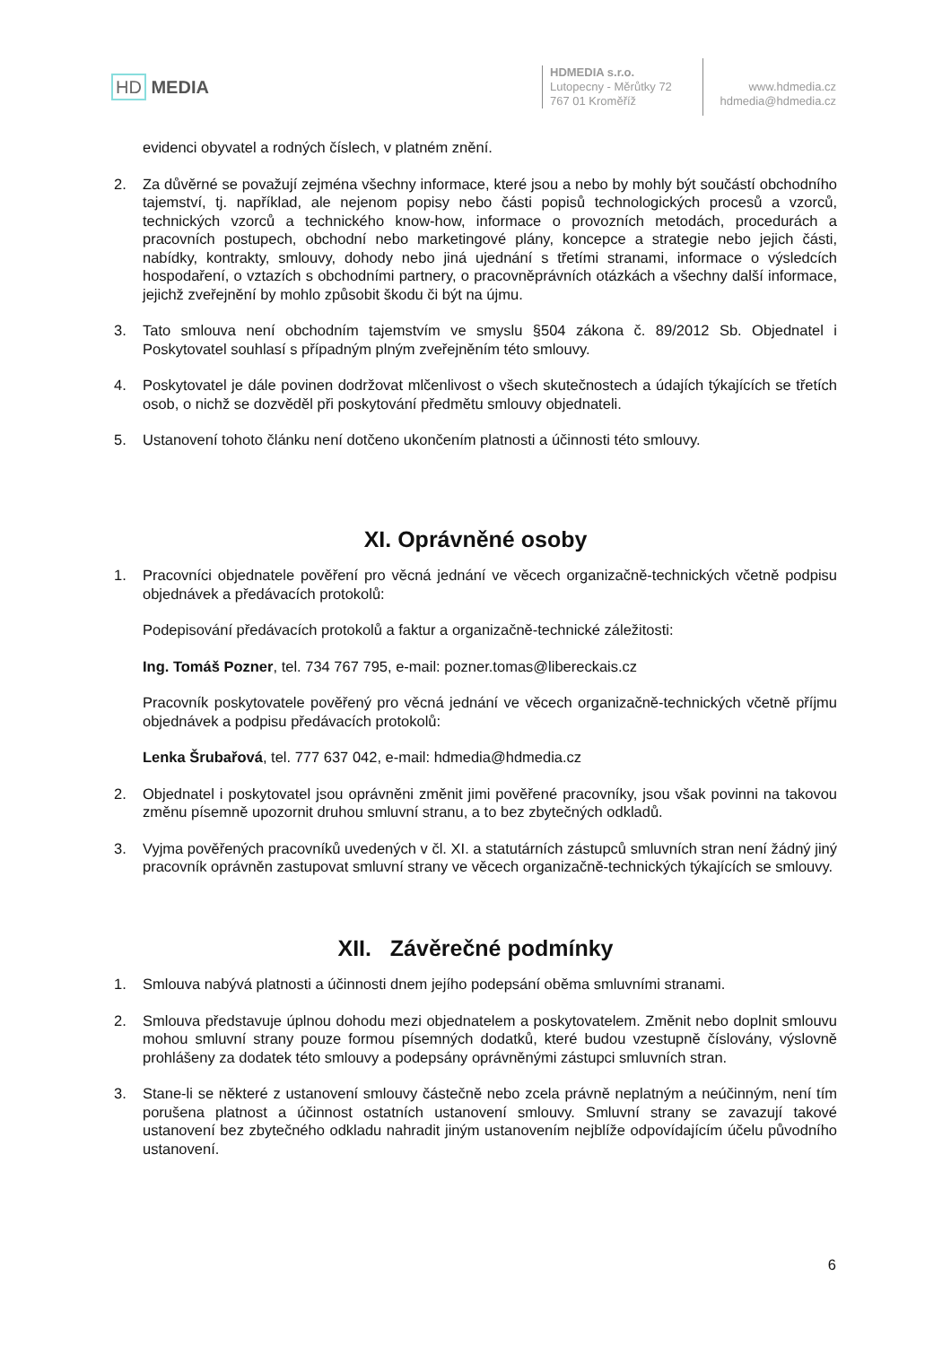HD MEDIA
HDMEDIA s.r.o.
Lutopecny - Měrůtky 72
767 01 Kroměříž
www.hdmedia.cz
hdmedia@hdmedia.cz
evidenci obyvatel a rodných číslech, v platném znění.
2. Za důvěrné se považují zejména všechny informace, které jsou a nebo by mohly být součástí obchodního tajemství, tj. například, ale nejenom popisy nebo části popisů technologických procesů a vzorců, technických vzorců a technického know-how, informace o provozních metodách, procedurách a pracovních postupech, obchodní nebo marketingové plány, koncepce a strategie nebo jejich části, nabídky, kontrakty, smlouvy, dohody nebo jiná ujednání s třetími stranami, informace o výsledcích hospodaření, o vztazích s obchodními partnery, o pracovněprávních otázkách a všechny další informace, jejichž zveřejnění by mohlo způsobit škodu či být na újmu.
3. Tato smlouva není obchodním tajemstvím ve smyslu §504 zákona č. 89/2012 Sb. Objednatel i Poskytovatel souhlasí s případným plným zveřejněním této smlouvy.
4. Poskytovatel je dále povinen dodržovat mlčenlivost o všech skutečnostech a údajích týkajících se třetích osob, o nichž se dozvěděl při poskytování předmětu smlouvy objednateli.
5. Ustanovení tohoto článku není dotčeno ukončením platnosti a účinnosti této smlouvy.
XI. Oprávněné osoby
1. Pracovníci objednatele pověření pro věcná jednání ve věcech organizačně-technických včetně podpisu objednávek a předávacích protokolů:
Podepisování předávacích protokolů a faktur a organizačně-technické záležitosti:
Ing. Tomáš Pozner, tel. 734 767 795, e-mail: pozner.tomas@libereckais.cz
Pracovník poskytovatele pověřený pro věcná jednání ve věcech organizačně-technických včetně příjmu objednávek a podpisu předávacích protokolů:
Lenka Šrubařová, tel. 777 637 042, e-mail: hdmedia@hdmedia.cz
2. Objednatel i poskytovatel jsou oprávněni změnit jimi pověřené pracovníky, jsou však povinni na takovou změnu písemně upozornit druhou smluvní stranu, a to bez zbytečných odkladů.
3. Vyjma pověřených pracovníků uvedených v čl. XI. a statutárních zástupců smluvních stran není žádný jiný pracovník oprávněn zastupovat smluvní strany ve věcech organizačně-technických týkajících se smlouvy.
XII. Závěrečné podmínky
1. Smlouva nabývá platnosti a účinnosti dnem jejího podepsání oběma smluvními stranami.
2. Smlouva představuje úplnou dohodu mezi objednatelem a poskytovatelem. Změnit nebo doplnit smlouvu mohou smluvní strany pouze formou písemných dodatků, které budou vzestupně číslovány, výslovně prohlášeny za dodatek této smlouvy a podepsány oprávněnými zástupci smluvních stran.
3. Stane-li se některé z ustanovení smlouvy částečně nebo zcela právně neplatným a neúčinným, není tím porušena platnost a účinnost ostatních ustanovení smlouvy. Smluvní strany se zavazují takové ustanovení bez zbytečného odkladu nahradit jiným ustanovením nejblíže odpovídajícím účelu původního ustanovení.
6